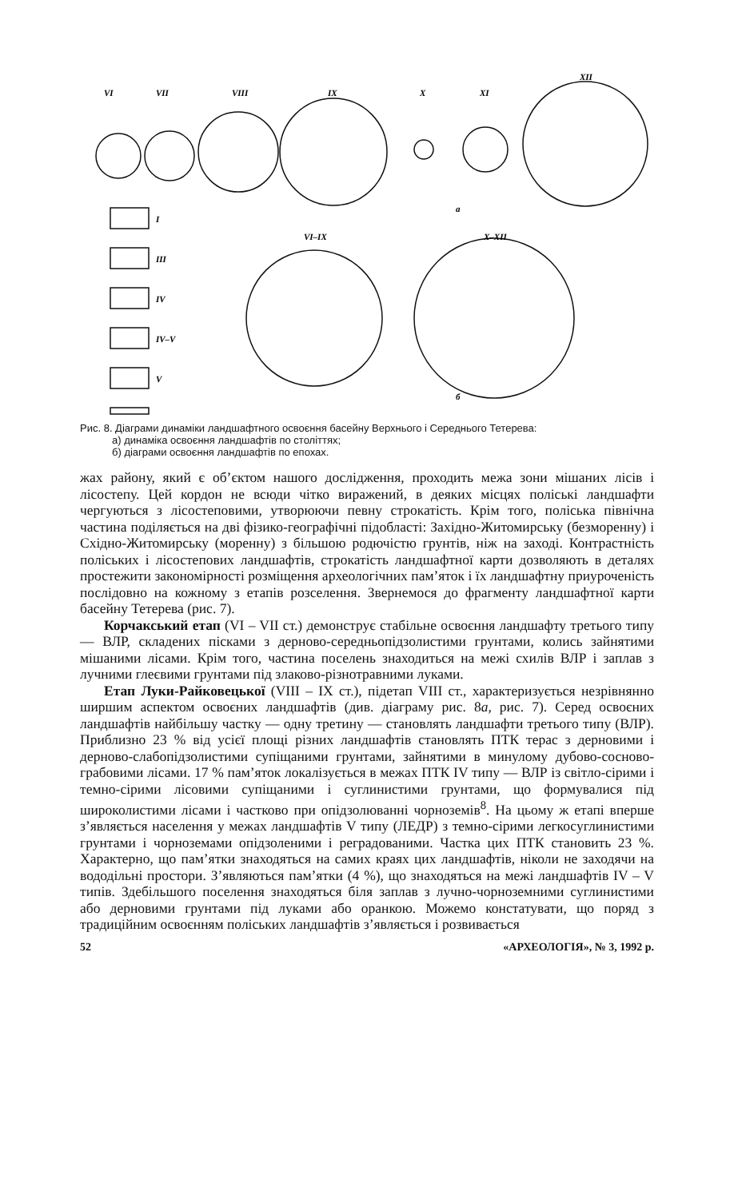VI
VII
VIII
IX
X
XI
XII
а
VI–IX
X–XII
б
I
III
IV
IV–V
V
Рис. 8. Діаграми динаміки ландшафтного освоєння басейну Верхнього і Середнього Тетерева:
а) динаміка освоєння ландшафтів по століттях;
б) діаграми освоєння ландшафтів по епохах.
жах району, який є об’єктом нашого дослідження, проходить межа зони мішаних лісів і лісостепу. Цей кордон не всюди чітко виражений, в деяких місцях поліські ландшафти чергуються з лісостеповими, утворюючи певну строкатість. Крім того, поліська північна частина поділяється на дві фізико-географічні підобласті: Західно-Житомирську (безморенну) і Східно-Житомирську (моренну) з більшою родючістю грунтів, ніж на заході. Контрастність поліських і лісостепових ландшафтів, строкатість ландшафтної карти дозволяють в деталях простежити закономірності розміщення археологічних пам’яток і їх ландшафтну приуроченість послідовно на кожному з етапів розселення. Звернемося до фрагменту ландшафтної карти басейну Тетерева (рис. 7).
Корчакський етап (VI – VII ст.) демонструє стабільне освоєння ландшафту третього типу — ВЛР, складених пісками з дерново-середньопідзолистими грунтами, колись зайнятими мішаними лісами. Крім того, частина поселень знаходиться на межі схилів ВЛР і заплав з лучними глеєвими грунтами під злаково-різнотравними луками.
Етап Луки-Райковецької (VIII – IX ст.), підетап VIII ст., характеризується незрівнянно ширшим аспектом освоєних ландшафтів (див. діаграму рис. 8а, рис. 7). Серед освоєних ландшафтів найбільшу частку — одну третину — становлять ландшафти третього типу (ВЛР). Приблизно 23 % від усієї площі різних ландшафтів становлять ПТК терас з дерновими і дерново-слабопідзолистими супіщаними грунтами, зайнятими в минулому дубово-сосново-грабовими лісами. 17 % пам’яток локалізується в межах ПТК IV типу — ВЛР із світло-сірими і темно-сірими лісовими супіщаними і суглинистими грунтами, що формувалися під широколистими лісами і частково при опідзолюванні чорноземів<sup>8</sup>. На цьому ж етапі вперше з’являється населення у межах ландшафтів V типу (ЛЕДР) з темно-сірими легкосуглинистими грунтами і чорноземами опідзоленими і реградованими. Частка цих ПТК становить 23 %. Характерно, що пам’ятки знаходяться на самих краях цих ландшафтів, ніколи не заходячи на вододільні простори. З’являються пам’ятки (4 %), що знаходяться на межі ландшафтів IV – V типів. Здебільшого поселення знаходяться біля заплав з лучно-чорноземними суглинистими або дерновими грунтами під луками або оранкою. Можемо констатувати, що поряд з традиційним освоєнням поліських ландшафтів з’являється і розвивається
52 «АРХЕОЛОГІЯ», № 3, 1992 р.